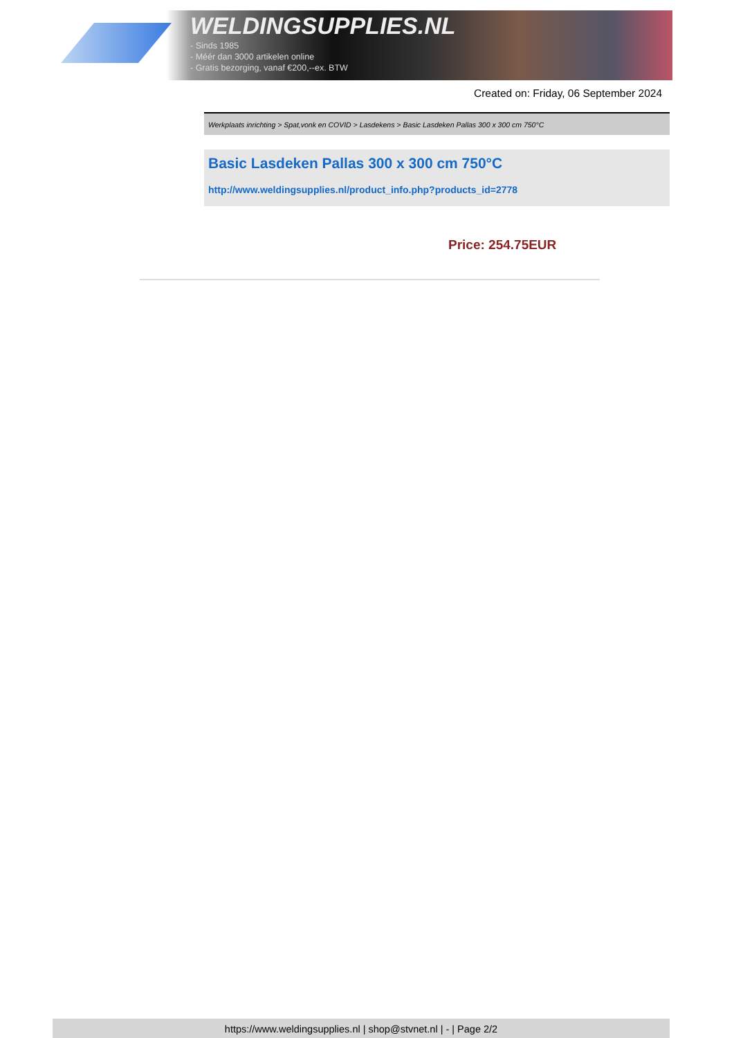WELDINGSUPPLIES.NL
- Sinds 1985
- Méér dan 3000 artikelen online
- Gratis bezorging, vanaf €200,--ex. BTW
Created on: Friday, 06 September 2024
Werkplaats inrichting > Spat,vonk en COVID > Lasdekens > Basic Lasdeken Pallas 300 x 300 cm 750°C
Basic Lasdeken Pallas 300 x 300 cm 750°C
http://www.weldingsupplies.nl/product_info.php?products_id=2778
Price: 254.75EUR
https://www.weldingsupplies.nl | shop@stvnet.nl | - | Page 2/2